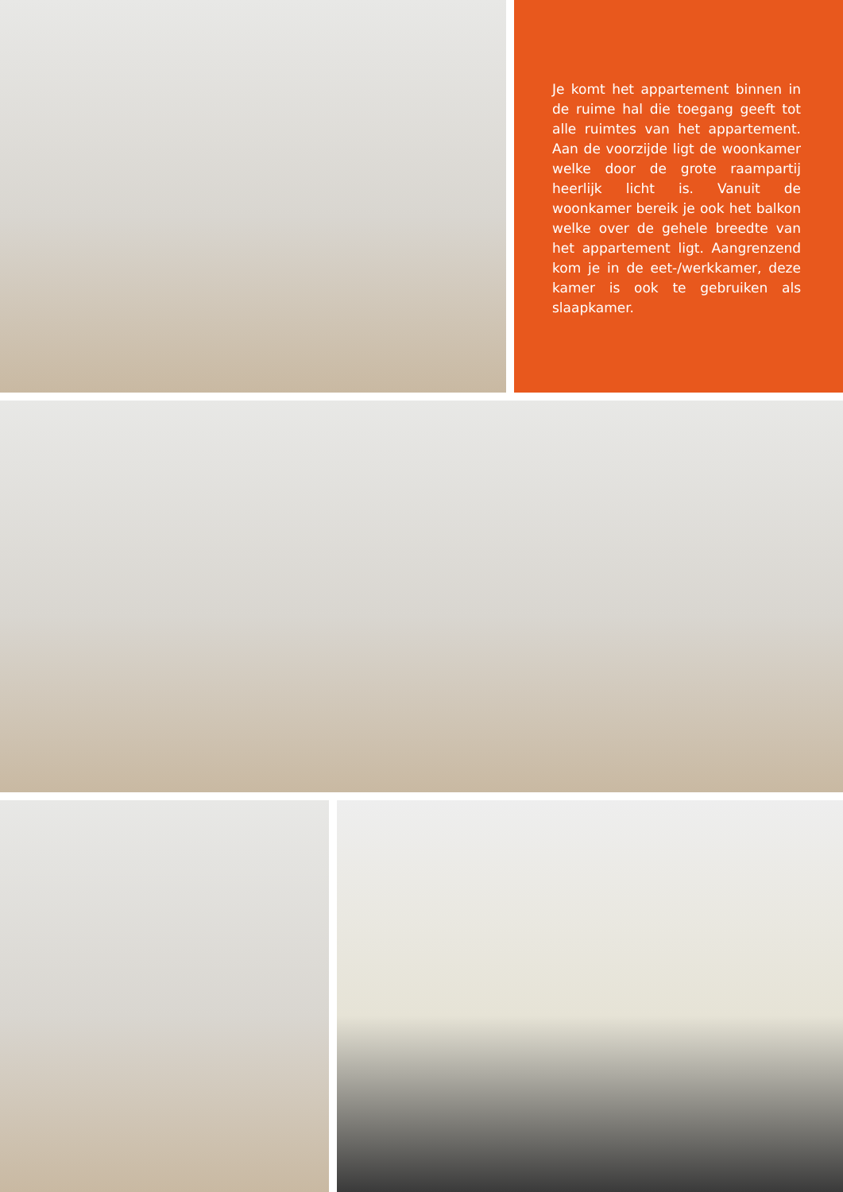Je komt het appartement binnen in de ruime hal die toegang geeft tot alle ruimtes van het appartement. Aan de voorzijde ligt de woonkamer welke door de grote raampartij heerlijk licht is. Vanuit de woonkamer bereik je ook het balkon welke over de gehele breedte van het appartement ligt. Aangrenzend kom je in de eet-/werkkamer, deze kamer is ook te gebruiken als slaapkamer.